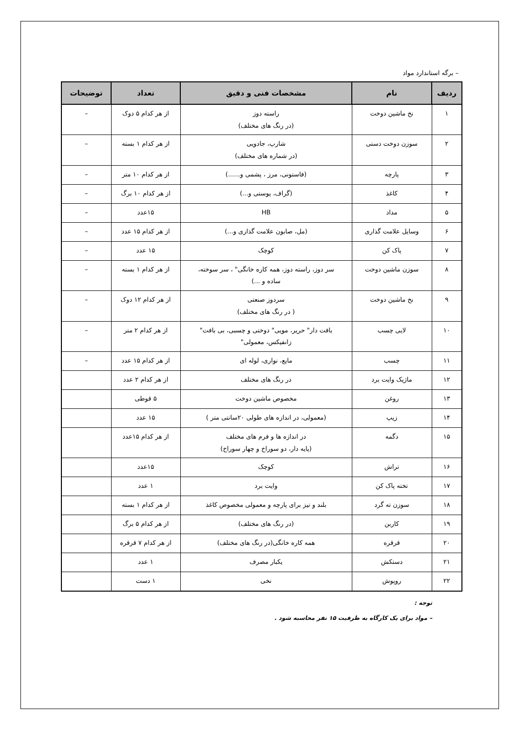– برگه استاندارد مواد
| ردیف | نام | مشخصات فنی و دقیق | تعداد | توضیحات |
| --- | --- | --- | --- | --- |
| ۱ | نخ ماشین دوخت | راسته دوز (در رنگ های مختلف) | از هر کدام ۵ دوک | – |
| ۲ | سوزن دوخت دستی | شارپ، جادویی (در شماره های مختلف) | از هر کدام ۱ بسته | – |
| ۳ | پارچه | (فاستونی، مرز ، پشمی و......) | از هر کدام ۱۰ متر | – |
| ۴ | کاغذ | (گراف، پوستی و...) | از هر کدام ۱۰ برگ | – |
| ۵ | مداد | HB | ۱۵عدد | – |
| ۶ | وسایل علامت گذاری | (مل، صابون علامت گذاری و...) | از هر کدام ۱۵ عدد | – |
| ۷ | پاک کن | کوچک | ۱۵ عدد | – |
| ۸ | سوزن ماشین دوخت | سر دوز، راسته دوز، همه کاره خانگی" ، سر سوخته، ساده و ...) | از هر کدام ۱ بسته | – |
| ۹ | نخ ماشین دوخت | سردوز صنعتی ( در رنگ های مختلف) | از هر کدام ۱۲ دوک | – |
| ۱۰ | لایی چسب | بافت دار" حریر، مویی" دوختی و چسبی، بی بافت" زانفیکس، معمولی" | از هر کدام ۲ متر | – |
| ۱۱ | چسب | مایع، نواری، لوله ای | از هر کدام ۱۵ عدد | – |
| ۱۲ | ماژیک وایت برد | در رنگ های مختلف | از هر کدام ۲ عدد | |
| ۱۳ | روغن | مخصوص ماشین دوخت | ۵ قوطی | |
| ۱۴ | زیپ | (معمولی، در اندازه های طولی ۲۰سانتی متر ) | ۱۵ عدد | |
| ۱۵ | دگمه | در اندازه ها و فرم های مختلف (پایه دار، دو سوراخ و چهار سوراخ) | از هر کدام ۱۵عدد | |
| ۱۶ | تراش | کوچک | ۱۵عدد | |
| ۱۷ | تخته پاک کن | وایت برد | ۱ عدد | |
| ۱۸ | سوزن ته گرد | بلند و تیز برای پارچه و معمولی مخصوص کاغذ | از هر کدام ۱ بسته | |
| ۱۹ | کاربن | (در رنگ های مختلف) | از هر کدام ۵ برگ | |
| ۲۰ | قرقره | همه کاره خانگی(در رنگ های مختلف) | از هر کدام ۷ قرقره | |
| ۲۱ | دستکش | یکبار مصرف | ۱ عدد | |
| ۲۲ | روپوش | نخی | ۱ دست | |
توجه :
– مواد برای یک کارگاه به ظرفیت ۱۵ نفر محاسبه شود .